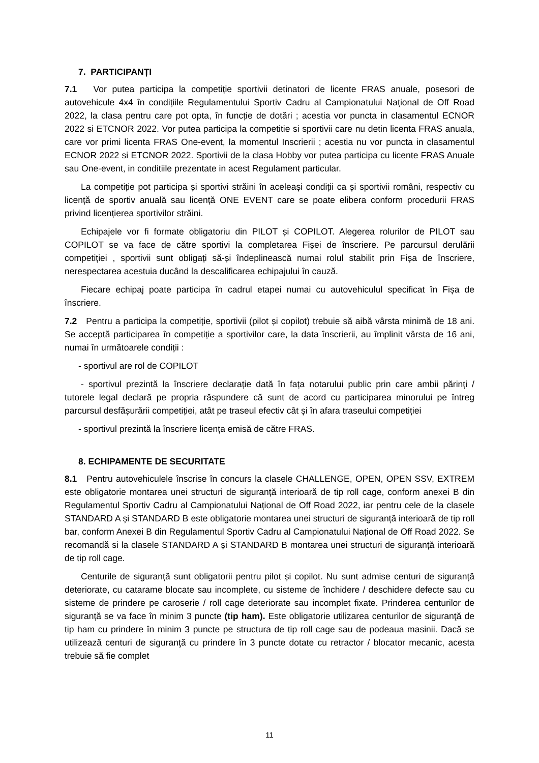7. PARTICIPANȚI
7.1 Vor putea participa la competiție sportivii detinatori de licente FRAS anuale, posesori de autovehicule 4x4 în condițiile Regulamentului Sportiv Cadru al Campionatului Național de Off Road 2022, la clasa pentru care pot opta, în funcție de dotări ; acestia vor puncta in clasamentul ECNOR 2022 si ETCNOR 2022. Vor putea participa la competitie si sportivii care nu detin licenta FRAS anuala, care vor primi licenta FRAS One-event, la momentul Inscrierii ; acestia nu vor puncta in clasamentul ECNOR 2022 si ETCNOR 2022. Sportivii de la clasa Hobby vor putea participa cu licente FRAS Anuale sau One-event, in conditiile prezentate in acest Regulament particular.
La competiție pot participa și sportivi străini în aceleași condiții ca și sportivii români, respectiv cu licență de sportiv anuală sau licență ONE EVENT care se poate elibera conform procedurii FRAS privind licențierea sportivilor străini.
Echipajele vor fi formate obligatoriu din PILOT și COPILOT. Alegerea rolurilor de PILOT sau COPILOT se va face de către sportivi la completarea Fișei de înscriere. Pe parcursul derulării competiției , sportivii sunt obligați să-și îndeplinească numai rolul stabilit prin Fișa de înscriere, nerespectarea acestuia ducând la descalificarea echipajului în cauză.
Fiecare echipaj poate participa în cadrul etapei numai cu autovehiculul specificat în Fișa de înscriere.
7.2 Pentru a participa la competiție, sportivii (pilot și copilot) trebuie să aibă vârsta minimă de 18 ani. Se acceptă participarea în competiție a sportivilor care, la data înscrierii, au împlinit vârsta de 16 ani, numai în următoarele condiții :
- sportivul are rol de COPILOT
- sportivul prezintă la înscriere declarație dată în fața notarului public prin care ambii părinți / tutorele legal declară pe propria răspundere că sunt de acord cu participarea minorului pe întreg parcursul desfășurării competiției, atât pe traseul efectiv cât și în afara traseului competiției
- sportivul prezintă la înscriere licența emisă de către FRAS.
8. ECHIPAMENTE DE SECURITATE
8.1 Pentru autovehiculele înscrise în concurs la clasele CHALLENGE, OPEN, OPEN SSV, EXTREM este obligatorie montarea unei structuri de siguranță interioară de tip roll cage, conform anexei B din Regulamentul Sportiv Cadru al Campionatului Național de Off Road 2022, iar pentru cele de la clasele STANDARD A și STANDARD B este obligatorie montarea unei structuri de siguranță interioară de tip roll bar, conform Anexei B din Regulamentul Sportiv Cadru al Campionatului Național de Off Road 2022. Se recomandă si la clasele STANDARD A și STANDARD B montarea unei structuri de siguranță interioară de tip roll cage.
Centurile de siguranță sunt obligatorii pentru pilot și copilot. Nu sunt admise centuri de siguranță deteriorate, cu catarame blocate sau incomplete, cu sisteme de închidere / deschidere defecte sau cu sisteme de prindere pe caroserie / roll cage deteriorate sau incomplet fixate. Prinderea centurilor de siguranță se va face în minim 3 puncte (tip ham). Este obligatorie utilizarea centurilor de siguranţă de tip ham cu prindere în minim 3 puncte pe structura de tip roll cage sau de podeaua masinii. Dacă se utilizează centuri de siguranţă cu prindere în 3 puncte dotate cu retractor / blocator mecanic, acesta trebuie să fie complet
11